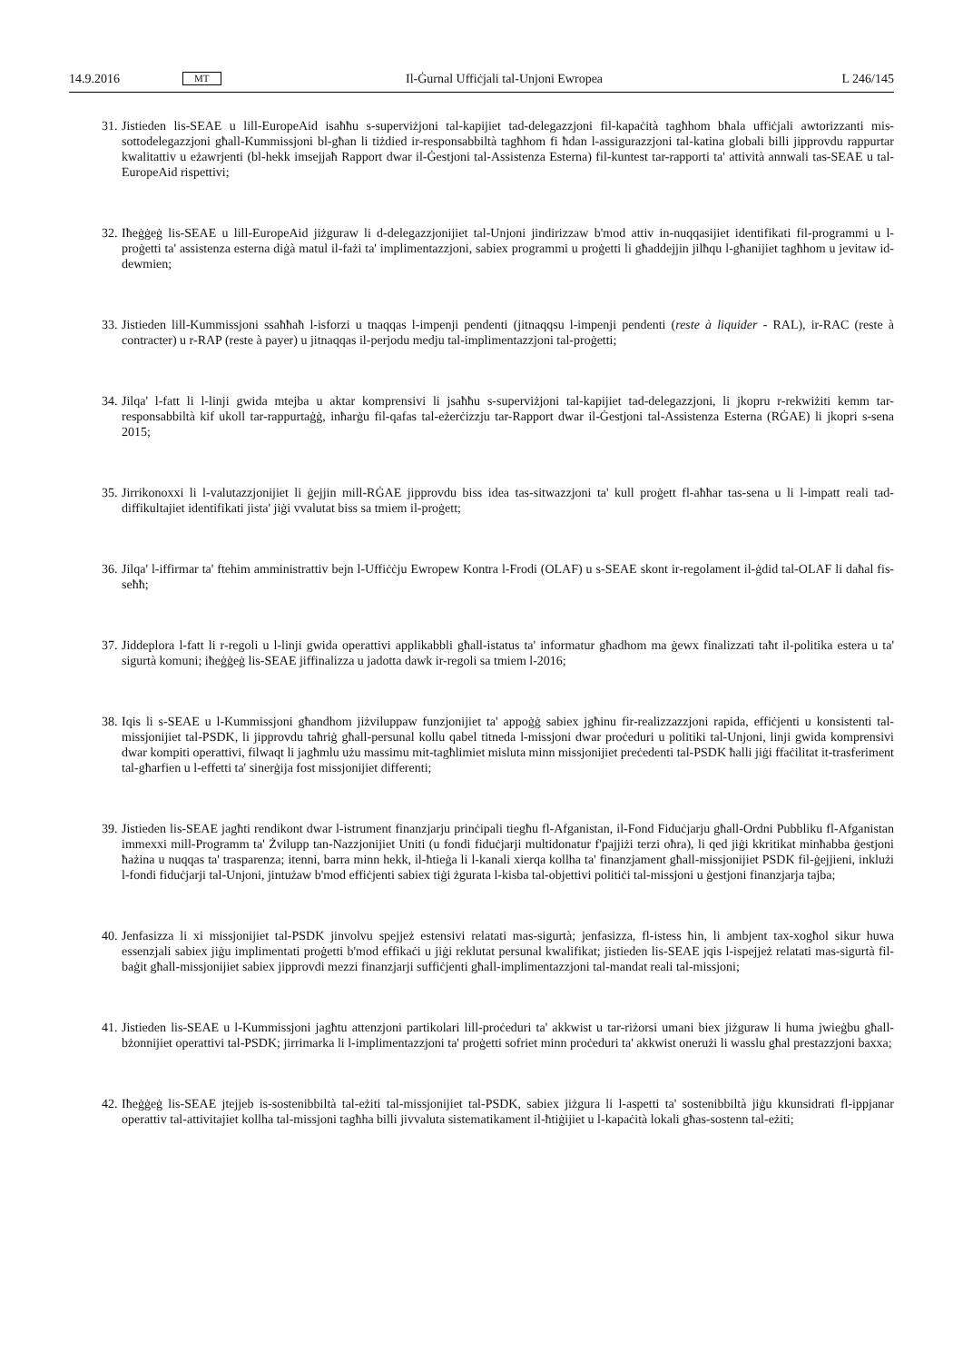14.9.2016 MT Il-Ġurnal Uffiċjali tal-Unjoni Ewropea L 246/145
31. Jistieden lis-SEAE u lill-EuropeAid isaħħu s-superviżjoni tal-kapijiet tad-delegazzjoni fil-kapaċità tagħhom bħala uffiċjali awtorizzanti mis-sottodelegazzjoni għall-Kummissjoni bl-għan li tiżdied ir-responsabbiltà tagħhom fi ħdan l-assigurazzjoni tal-katina globali billi jipprovdu rappurtar kwalitattiv u eżawrjenti (bl-hekk imsejjaħ Rapport dwar il-Ġestjoni tal-Assistenza Esterna) fil-kuntest tar-rapporti ta' attività annwali tas-SEAE u tal-EuropeAid rispettivi;
32. Iħeġġeġ lis-SEAE u lill-EuropeAid jiżguraw li d-delegazzjonijiet tal-Unjoni jindirizzaw b'mod attiv in-nuqqasijiet identifikati fil-programmi u l-proġetti ta' assistenza esterna diġà matul il-fażi ta' implimentazzjoni, sabiex programmi u proġetti li għaddejjin jilħqu l-għanijiet tagħhom u jevitaw id-dewmien;
33. Jistieden lill-Kummissjoni ssaħħaħ l-isforzi u tnaqqas l-impenji pendenti (jitnaqqsu l-impenji pendenti (reste à liquider - RAL), ir-RAC (reste à contracter) u r-RAP (reste à payer) u jitnaqqas il-perjodu medju tal-implimentazzjoni tal-proġetti;
34. Jilqa' l-fatt li l-linji gwida mtejba u aktar komprensivi li jsaħħu s-superviżjoni tal-kapijiet tad-delegazzjoni, li jkopru r-rekwiżiti kemm tar-responsabbiltà kif ukoll tar-rappurtaġġ, inħarġu fil-qafas tal-eżerċizzju tar-Rapport dwar il-Ġestjoni tal-Assistenza Esterna (RĠAE) li jkopri s-sena 2015;
35. Jirrikonoxxi li l-valutazzjonijiet li ġejjin mill-RĠAE jipprovdu biss idea tas-sitwazzjoni ta' kull proġett fl-aħħar tas-sena u li l-impatt reali tad-diffikultajiet identifikati jista' jiġi vvalutat biss sa tmiem il-proġett;
36. Jilqa' l-iffirmar ta' ftehim amministrattiv bejn l-Uffiċċju Ewropew Kontra l-Frodi (OLAF) u s-SEAE skont ir-regolament il-ġdid tal-OLAF li daħal fis-seħħ;
37. Jiddeplora l-fatt li r-regoli u l-linji gwida operattivi applikabbli għall-istatus ta' informatur għadhom ma ġewx finalizzati taħt il-politika estera u ta' sigurtà komuni; iħeġġeġ lis-SEAE jiffinalizza u jadotta dawk ir-regoli sa tmiem l-2016;
38. Iqis li s-SEAE u l-Kummissjoni għandhom jiżviluppaw funzjonijiet ta' appoġġ sabiex jgħinu fir-realizzazzjoni rapida, effiċjenti u konsistenti tal-missjonijiet tal-PSDK, li jipprovdu taħriġ għall-persunal kollu qabel titneda l-missjoni dwar proċeduri u politiki tal-Unjoni, linji gwida komprensivi dwar kompiti operattivi, filwaqt li jagħmlu użu massimu mit-tagħlimiet misluta minn missjonijiet preċedenti tal-PSDK ħalli jiġi ffaċilitat it-trasferiment tal-għarfien u l-effetti ta' sinerġija fost missjonijiet differenti;
39. Jistieden lis-SEAE jagħti rendikont dwar l-istrument finanzjarju prinċipali tiegħu fl-Afganistan, il-Fond Fiduċjarju għall-Ordni Pubbliku fl-Afganistan immexxi mill-Programm ta' Żvilupp tan-Nazzjonijiet Uniti (u fondi fiduċjarji multidonatur f'pajjiżi terzi oħra), li qed jiġi kkritikat minħabba ġestjoni ħażina u nuqqas ta' trasparenza; itenni, barra minn hekk, il-ħtieġa li l-kanali xierqa kollha ta' finanzjament għall-missjonijiet PSDK fil-ġejjieni, inklużi l-fondi fiduċjarji tal-Unjoni, jintużaw b'mod effiċjenti sabiex tiġi żgurata l-kisba tal-objettivi politiċi tal-missjoni u ġestjoni finanzjarja tajba;
40. Jenfasizza li xi missjonijiet tal-PSDK jinvolvu spejjeż estensivi relatati mas-sigurtà; jenfasizza, fl-istess ħin, li ambjent tax-xogħol sikur huwa essenzjali sabiex jiġu implimentati proġetti b'mod effikaċi u jiġi reklutat persunal kwalifikat; jistieden lis-SEAE jqis l-ispejjeż relatati mas-sigurtà fil-baġit għall-missjonijiet sabiex jipprovdi mezzi finanzjarji suffiċjenti għall-implimentazzjoni tal-mandat reali tal-missjoni;
41. Jistieden lis-SEAE u l-Kummissjoni jagħtu attenzjoni partikolari lill-proċeduri ta' akkwist u tar-riżorsi umani biex jiżguraw li huma jwieġbu għall-bżonnijiet operattivi tal-PSDK; jirrimarka li l-implimentazzjoni ta' proġetti sofriet minn proċeduri ta' akkwist onerużi li wasslu għal prestazzjoni baxxa;
42. Iħeġġeġ lis-SEAE jtejjeb is-sostenibbiltà tal-eżiti tal-missjonijiet tal-PSDK, sabiex jiżgura li l-aspetti ta' sostenibbiltà jiġu kkunsidrati fl-ippjanar operattiv tal-attivitajiet kollha tal-missjoni tagħha billi jivvaluta sistematikament il-ħtiġijiet u l-kapaċità lokali għas-sostenn tal-eżiti;